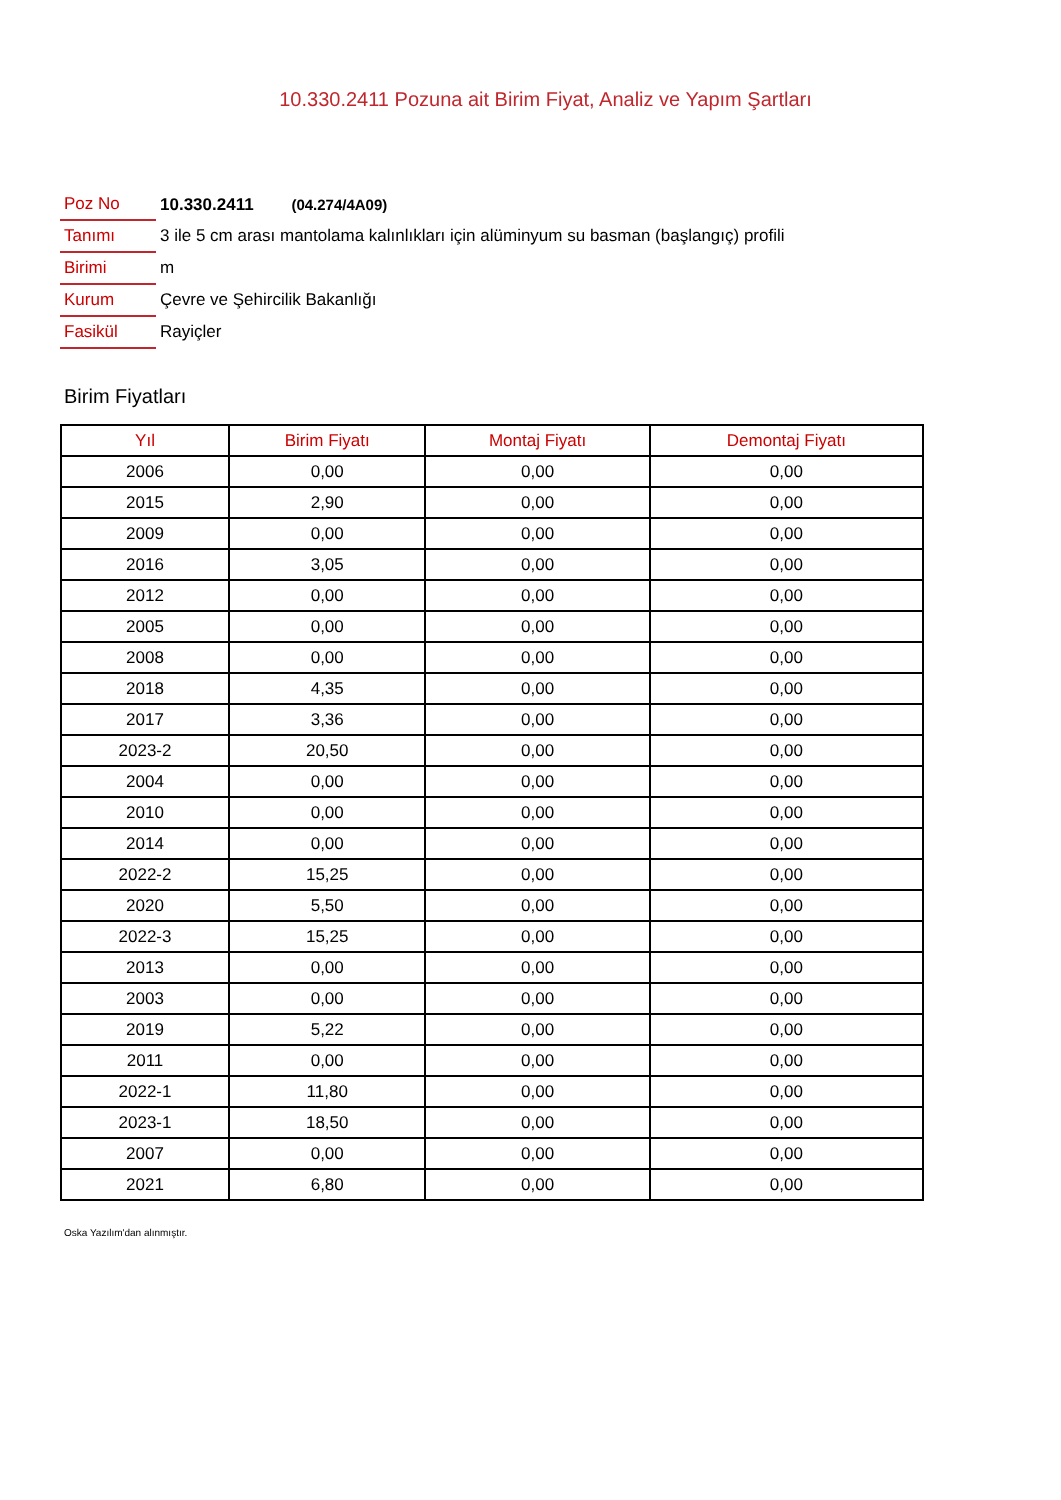10.330.2411 Pozuna ait Birim Fiyat, Analiz ve Yapım Şartları
| Poz No | 10.330.2411 (04.274/4A09) |
| Tanımı | 3 ile 5 cm arası mantolama kalınlıkları için alüminyum su basman (başlangıç) profili |
| Birimi | m |
| Kurum | Çevre ve Şehircilik Bakanlığı |
| Fasikül | Rayiçler |
Birim Fiyatları
| Yıl | Birim Fiyatı | Montaj Fiyatı | Demontaj Fiyatı |
| --- | --- | --- | --- |
| 2006 | 0,00 | 0,00 | 0,00 |
| 2015 | 2,90 | 0,00 | 0,00 |
| 2009 | 0,00 | 0,00 | 0,00 |
| 2016 | 3,05 | 0,00 | 0,00 |
| 2012 | 0,00 | 0,00 | 0,00 |
| 2005 | 0,00 | 0,00 | 0,00 |
| 2008 | 0,00 | 0,00 | 0,00 |
| 2018 | 4,35 | 0,00 | 0,00 |
| 2017 | 3,36 | 0,00 | 0,00 |
| 2023-2 | 20,50 | 0,00 | 0,00 |
| 2004 | 0,00 | 0,00 | 0,00 |
| 2010 | 0,00 | 0,00 | 0,00 |
| 2014 | 0,00 | 0,00 | 0,00 |
| 2022-2 | 15,25 | 0,00 | 0,00 |
| 2020 | 5,50 | 0,00 | 0,00 |
| 2022-3 | 15,25 | 0,00 | 0,00 |
| 2013 | 0,00 | 0,00 | 0,00 |
| 2003 | 0,00 | 0,00 | 0,00 |
| 2019 | 5,22 | 0,00 | 0,00 |
| 2011 | 0,00 | 0,00 | 0,00 |
| 2022-1 | 11,80 | 0,00 | 0,00 |
| 2023-1 | 18,50 | 0,00 | 0,00 |
| 2007 | 0,00 | 0,00 | 0,00 |
| 2021 | 6,80 | 0,00 | 0,00 |
Oska Yazılım'dan alınmıştır.